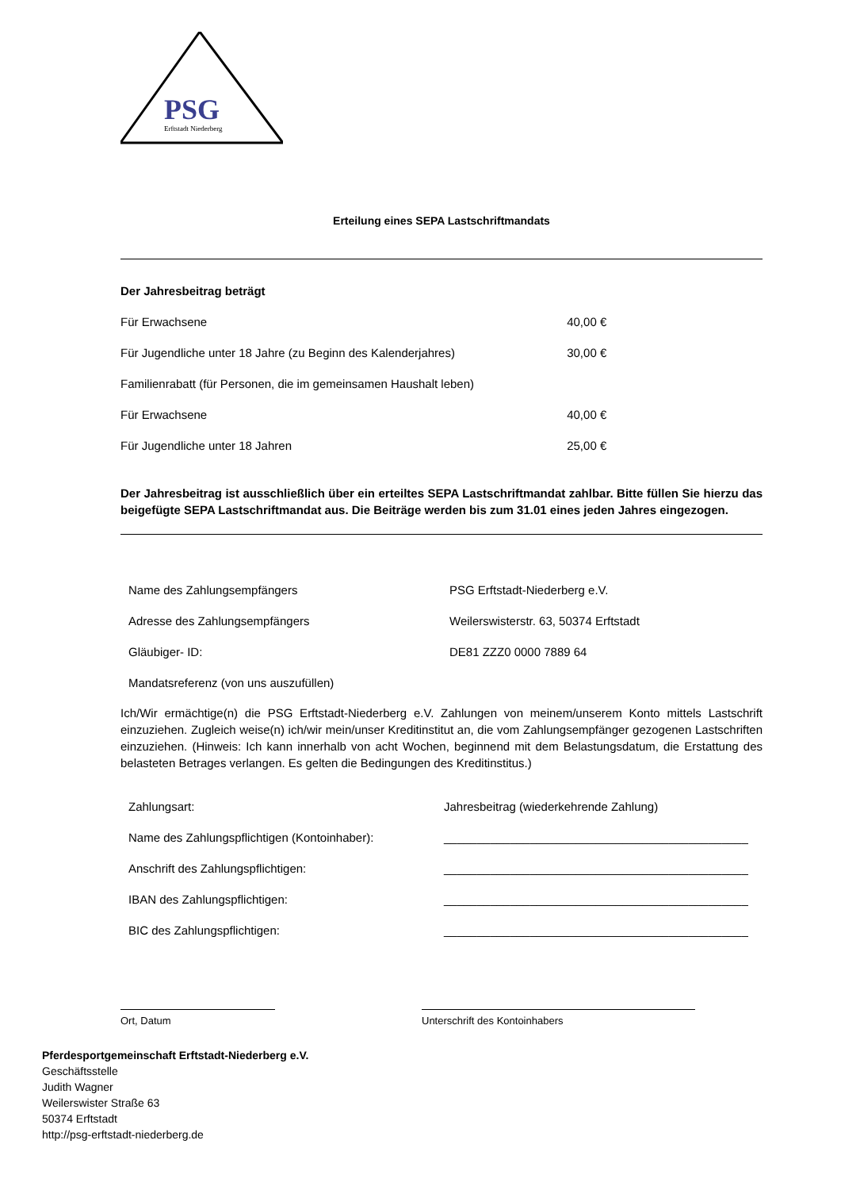PSG
Erftstadt Niederberg
Erteilung eines SEPA Lastschriftmandats
| Der Jahresbeitrag beträgt | |
| Für Erwachsene | 40,00 € |
| Für Jugendliche unter 18 Jahre (zu Beginn des Kalenderjahres) | 30,00 € |
| Familienrabatt (für Personen, die im gemeinsamen Haushalt leben) | |
| Für Erwachsene | 40,00 € |
| Für Jugendliche unter 18 Jahren | 25,00 € |
Der Jahresbeitrag ist ausschließlich über ein erteiltes SEPA Lastschriftmandat zahlbar. Bitte füllen Sie hierzu das beigefügte SEPA Lastschriftmandat aus. Die Beiträge werden bis zum 31.01 eines jeden Jahres eingezogen.
| Name des Zahlungsempfängers | PSG Erftstadt-Niederberg e.V. |
| Adresse des Zahlungsempfängers | Weilerswisterstr. 63, 50374 Erftstadt |
| Gläubiger- ID: | DE81 ZZZ0 0000 7889 64 |
| Mandatsreferenz (von uns auszufüllen) | |
Ich/Wir ermächtige(n) die PSG Erftstadt-Niederberg e.V. Zahlungen von meinem/unserem Konto mittels Lastschrift einzuziehen. Zugleich weise(n) ich/wir mein/unser Kreditinstitut an, die vom Zahlungsempfänger gezogenen Lastschriften einzuziehen. (Hinweis: Ich kann innerhalb von acht Wochen, beginnend mit dem Belastungsdatum, die Erstattung des belasteten Betrages verlangen. Es gelten die Bedingungen des Kreditinstitus.)
| Zahlungsart: | Jahresbeitrag (wiederkehrende Zahlung) |
| Name des Zahlungspflichtigen (Kontoinhaber): | ______________________________________________ |
| Anschrift des Zahlungspflichtigen: | ______________________________________________ |
| IBAN des Zahlungspflichtigen: | ______________________________________________ |
| BIC des Zahlungspflichtigen: | ______________________________________________ |
Ort, Datum Unterschrift des Kontoinhabers
Pferdesportgemeinschaft Erftstadt-Niederberg e.V.
Geschäftsstelle
Judith Wagner
Weilerswister Straße 63
50374 Erftstadt
http://psg-erftstadt-niederberg.de